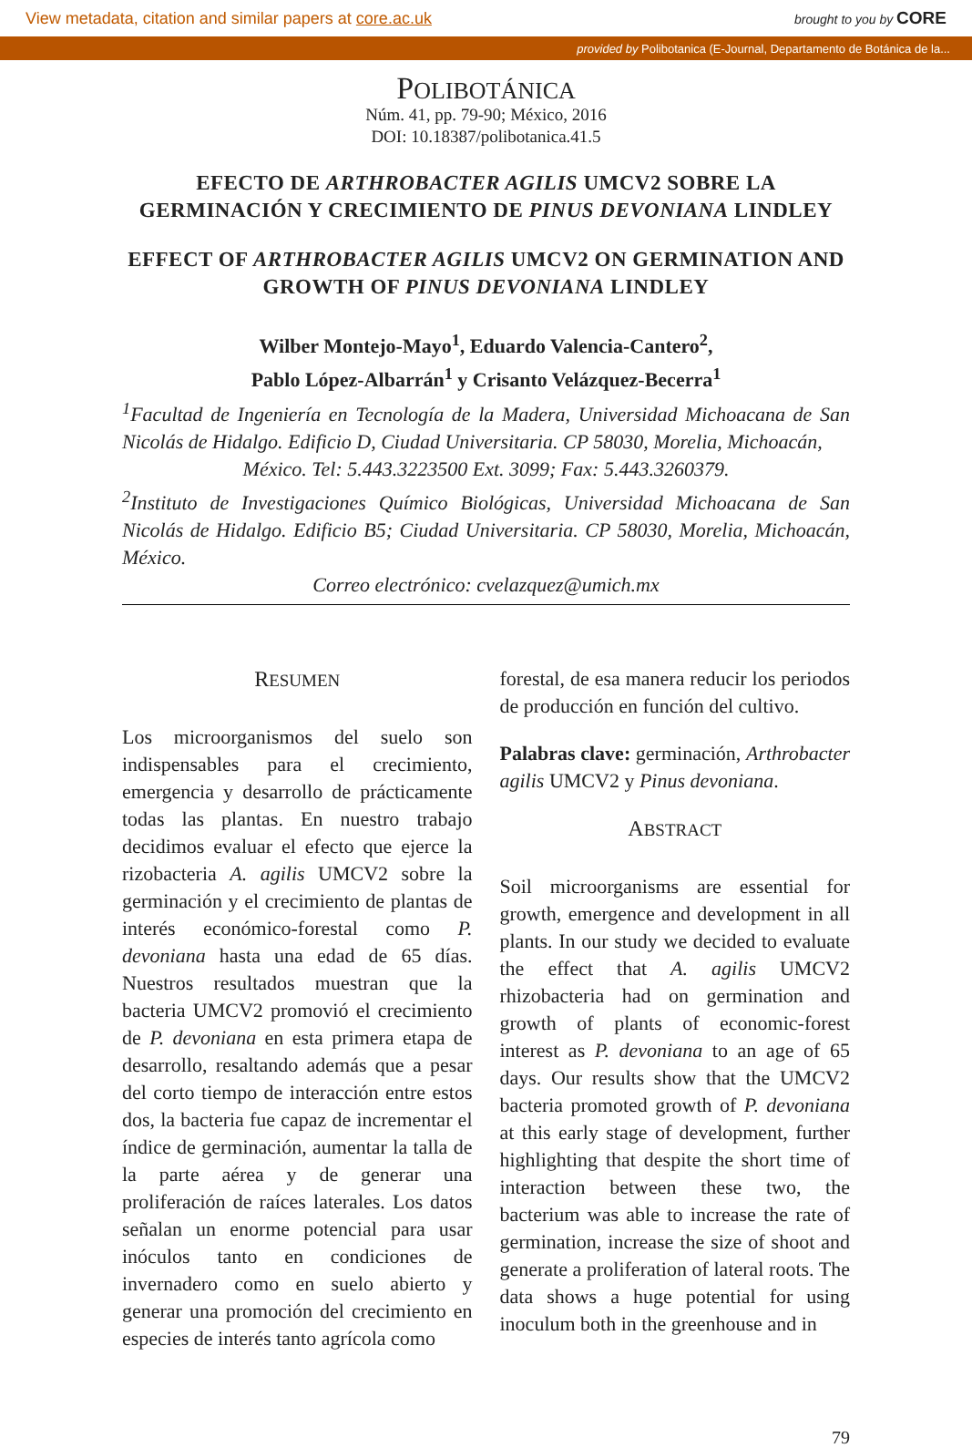View metadata, citation and similar papers at core.ac.uk brought to you by CORE
provided by Polibotanica (E-Journal, Departamento de Botánica de la...
POLIBOTÁNICA
Núm. 41, pp. 79-90; México, 2016
DOI: 10.18387/polibotanica.41.5
EFECTO DE ARTHROBACTER AGILIS UMCV2 SOBRE LA GERMINACIÓN Y CRECIMIENTO DE PINUS DEVONIANA LINDLEY
EFFECT OF ARTHROBACTER AGILIS UMCV2 ON GERMINATION AND GROWTH OF PINUS DEVONIANA LINDLEY
Wilber Montejo-Mayo<sup>1</sup>, Eduardo Valencia-Cantero<sup>2</sup>,
Pablo López-Albarrán<sup>1</sup> y Crisanto Velázquez-Becerra<sup>1</sup>
<sup>1</sup> Facultad de Ingeniería en Tecnología de la Madera, Universidad Michoacana de San Nicolás de Hidalgo. Edificio D, Ciudad Universitaria. CP 58030, Morelia, Michoacán,
México. Tel: 5.443.3223500 Ext. 3099; Fax: 5.443.3260379.
<sup>2</sup>Instituto de Investigaciones Químico Biológicas, Universidad Michoacana de San Nicolás de Hidalgo. Edificio B5; Ciudad Universitaria. CP 58030, Morelia, Michoacán, México.
Correo electrónico: cvelazquez@umich.mx
RESUMEN
Los microorganismos del suelo son indispensables para el crecimiento, emergencia y desarrollo de prácticamente todas las plantas. En nuestro trabajo decidimos evaluar el efecto que ejerce la rizobacteria A. agilis UMCV2 sobre la germinación y el crecimiento de plantas de interés económico-forestal como P. devoniana hasta una edad de 65 días. Nuestros resultados muestran que la bacteria UMCV2 promovió el crecimiento de P. devoniana en esta primera etapa de desarrollo, resaltando además que a pesar del corto tiempo de interacción entre estos dos, la bacteria fue capaz de incrementar el índice de germinación, aumentar la talla de la parte aérea y de generar una proliferación de raíces laterales. Los datos señalan un enorme potencial para usar inóculos tanto en condiciones de invernadero como en suelo abierto y generar una promoción del crecimiento en especies de interés tanto agrícola como
forestal, de esa manera reducir los periodos de producción en función del cultivo.
Palabras clave: germinación, Arthrobacter agilis UMCV2 y Pinus devoniana.
ABSTRACT
Soil microorganisms are essential for growth, emergence and development in all plants. In our study we decided to evaluate the effect that A. agilis UMCV2 rhizobacteria had on germination and growth of plants of economic-forest interest as P. devoniana to an age of 65 days. Our results show that the UMCV2 bacteria promoted growth of P. devoniana at this early stage of development, further highlighting that despite the short time of interaction between these two, the bacterium was able to increase the rate of germination, increase the size of shoot and generate a proliferation of lateral roots. The data shows a huge potential for using inoculum both in the greenhouse and in
79